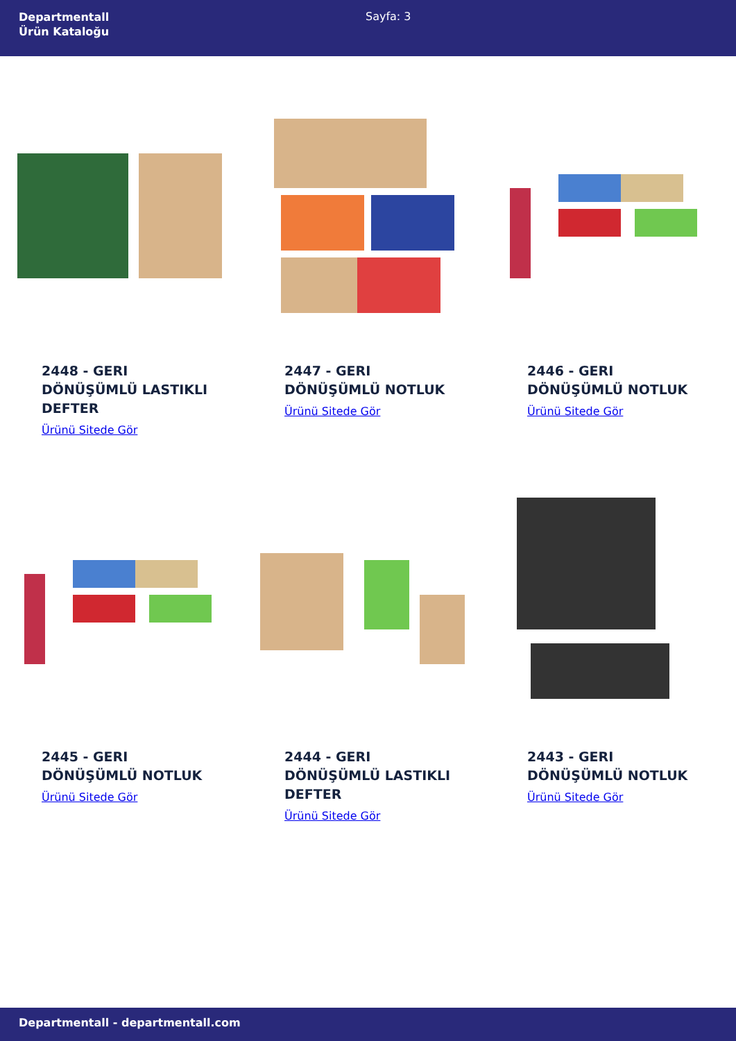Departmentall
Ürün Kataloğu
Sayfa: 3
2448 - GERI DÖNÜŞÜMLÜ LASTIKLI DEFTER
Ürünü Sitede Gör
2447 - GERI DÖNÜŞÜMLÜ NOTLUK
Ürünü Sitede Gör
2446 - GERI DÖNÜŞÜMLÜ NOTLUK
Ürünü Sitede Gör
2445 - GERI DÖNÜŞÜMLÜ NOTLUK
Ürünü Sitede Gör
2444 - GERI DÖNÜŞÜMLÜ LASTIKLI DEFTER
Ürünü Sitede Gör
2443 - GERI DÖNÜŞÜMLÜ NOTLUK
Ürünü Sitede Gör
Departmentall - departmentall.com